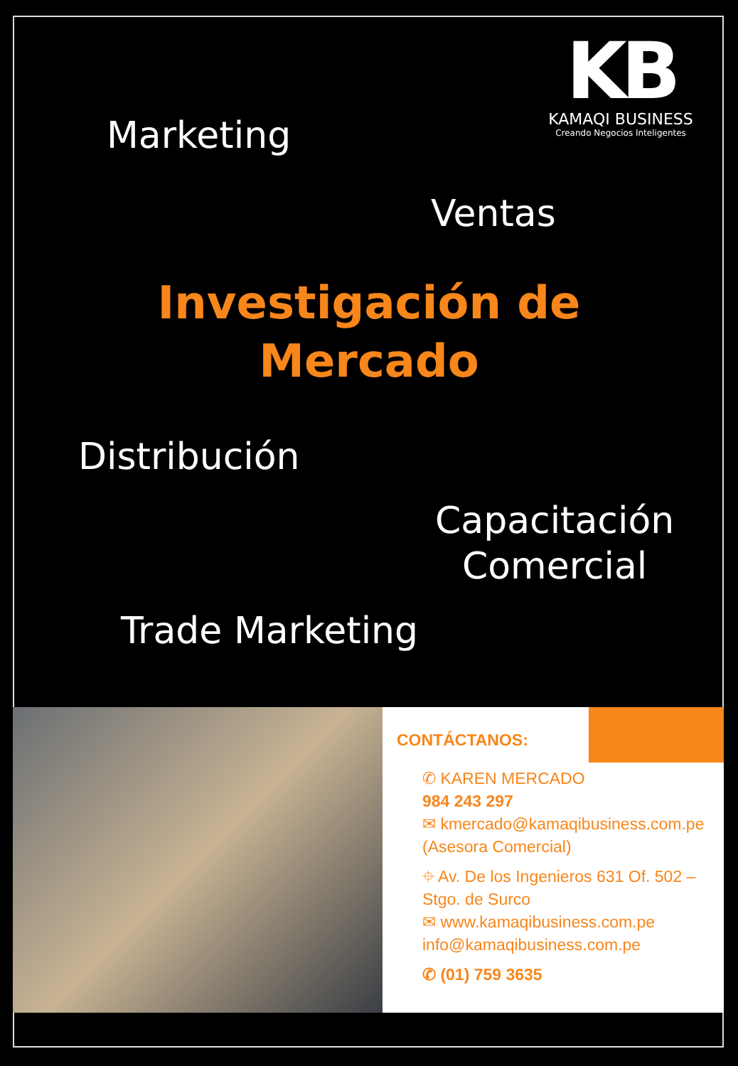KB
KAMAQI BUSINESS
Creando Negocios Inteligentes
Marketing
Ventas
Investigación de
Mercado
Distribución
Capacitación
Comercial
Trade Marketing
CONTÁCTANOS:
✆ KAREN MERCADO
984 243 297
✉ kmercado@kamaqibusiness.com.pe
(Asesora Comercial)
⌖ Av. De los Ingenieros 631 Of. 502 – Stgo. de Surco
✉ www.kamaqibusiness.com.pe
info@kamaqibusiness.com.pe
✆ (01) 759 3635